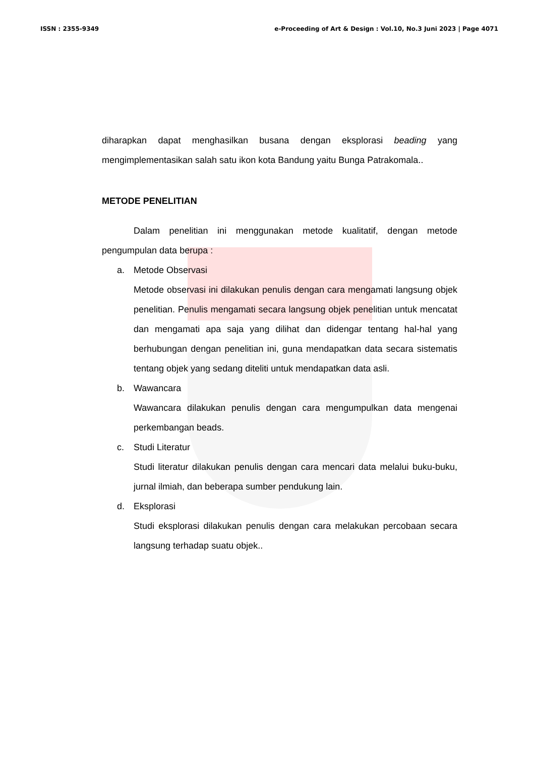ISSN : 2355-9349 e-Proceeding of Art & Design : Vol.10, No.3 Juni 2023 | Page 4071
diharapkan dapat menghasilkan busana dengan eksplorasi beading yang mengimplementasikan salah satu ikon kota Bandung yaitu Bunga Patrakomala..
METODE PENELITIAN
Dalam penelitian ini menggunakan metode kualitatif, dengan metode pengumpulan data berupa :
a. Metode Observasi
Metode observasi ini dilakukan penulis dengan cara mengamati langsung objek penelitian. Penulis mengamati secara langsung objek penelitian untuk mencatat dan mengamati apa saja yang dilihat dan didengar tentang hal-hal yang berhubungan dengan penelitian ini, guna mendapatkan data secara sistematis tentang objek yang sedang diteliti untuk mendapatkan data asli.
b. Wawancara
Wawancara dilakukan penulis dengan cara mengumpulkan data mengenai perkembangan beads.
c. Studi Literatur
Studi literatur dilakukan penulis dengan cara mencari data melalui buku-buku, jurnal ilmiah, dan beberapa sumber pendukung lain.
d. Eksplorasi
Studi eksplorasi dilakukan penulis dengan cara melakukan percobaan secara langsung terhadap suatu objek..